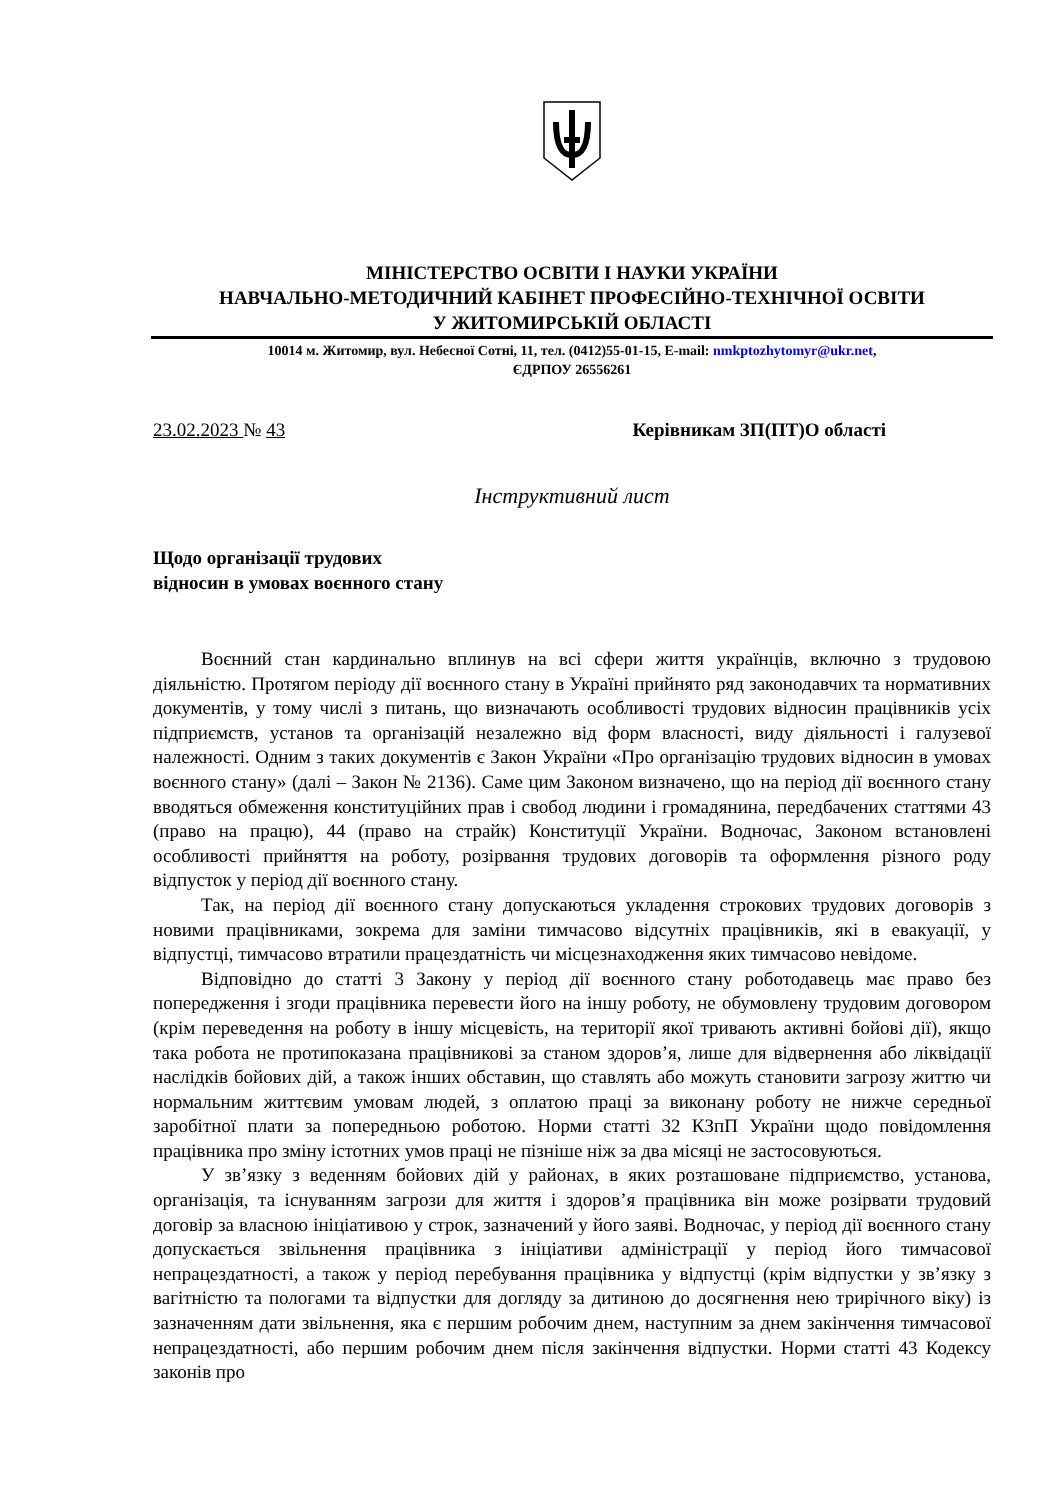МІНІСТЕРСТВО ОСВІТИ І НАУКИ УКРАЇНИ
НАВЧАЛЬНО-МЕТОДИЧНИЙ КАБІНЕТ ПРОФЕСІЙНО-ТЕХНІЧНОЇ ОСВІТИ
У ЖИТОМИРСЬКІЙ ОБЛАСТІ
10014 м. Житомир, вул. Небесної Сотні, 11, тел. (0412)55-01-15, E-mail: nmkptozhytomyr@ukr.net,
ЄДРПОУ 26556261
23.02.2023 № 43 Керівникам ЗП(ПТ)О області
Інструктивний лист
Щодо організації трудових
відносин в умовах воєнного стану
Воєнний стан кардинально вплинув на всі сфери життя українців, включно з трудовою діяльністю. Протягом періоду дії воєнного стану в Україні прийнято ряд законодавчих та нормативних документів, у тому числі з питань, що визначають особливості трудових відносин працівників усіх підприємств, установ та організацій незалежно від форм власності, виду діяльності і галузевої належності. Одним з таких документів є Закон України «Про організацію трудових відносин в умовах воєнного стану» (далі – Закон № 2136). Саме цим Законом визначено, що на період дії воєнного стану вводяться обмеження конституційних прав і свобод людини і громадянина, передбачених статтями 43 (право на працю), 44 (право на страйк) Конституції України. Водночас, Законом встановлені особливості прийняття на роботу, розірвання трудових договорів та оформлення різного роду відпусток у період дії воєнного стану.
Так, на період дії воєнного стану допускаються укладення строкових трудових договорів з новими працівниками, зокрема для заміни тимчасово відсутніх працівників, які в евакуації, у відпустці, тимчасово втратили працездатність чи місцезнаходження яких тимчасово невідоме.
Відповідно до статті 3 Закону у період дії воєнного стану роботодавець має право без попередження і згоди працівника перевести його на іншу роботу, не обумовлену трудовим договором (крім переведення на роботу в іншу місцевість, на території якої тривають активні бойові дії), якщо така робота не протипоказана працівникові за станом здоров’я, лише для відвернення або ліквідації наслідків бойових дій, а також інших обставин, що ставлять або можуть становити загрозу життю чи нормальним життєвим умовам людей, з оплатою праці за виконану роботу не нижче середньої заробітної плати за попередньою роботою. Норми статті 32 КЗпП України щодо повідомлення працівника про зміну істотних умов праці не пізніше ніж за два місяці не застосовуються.
У зв’язку з веденням бойових дій у районах, в яких розташоване підприємство, установа, організація, та існуванням загрози для життя і здоров’я працівника він може розірвати трудовий договір за власною ініціативою у строк, зазначений у його заяві. Водночас, у період дії воєнного стану допускається звільнення працівника з ініціативи адміністрації у період його тимчасової непрацездатності, а також у період перебування працівника у відпустці (крім відпустки у зв’язку з вагітністю та пологами та відпустки для догляду за дитиною до досягнення нею трирічного віку) із зазначенням дати звільнення, яка є першим робочим днем, наступним за днем закінчення тимчасової непрацездатності, або першим робочим днем після закінчення відпустки. Норми статті 43 Кодексу законів про